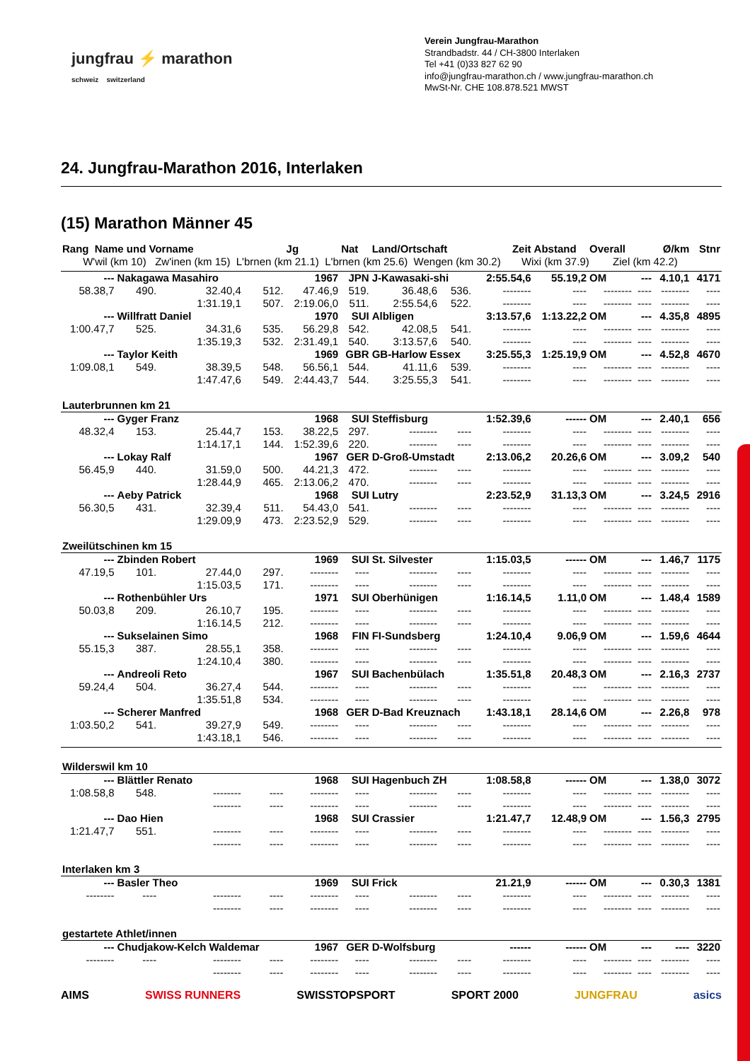jungfrau ⚡ marathon
schweiz switzerland
Verein Jungfrau-Marathon
Strandbadstr. 44 / CH-3800 Interlaken
Tel +41 (0)33 827 62 90
info@jungfrau-marathon.ch / www.jungfrau-marathon.ch
MwSt-Nr. CHE 108.878.521 MWST
24. Jungfrau-Marathon 2016, Interlaken
(15) Marathon Männer 45
| Rang Name und Vorname | | | | Jg | Nat | Land/Ortschaft | | | Zeit | Abstand | Overall | | Ø/km | Stnr |
| --- | --- | --- | --- | --- | --- | --- | --- | --- | --- | --- | --- | --- | --- | --- |
| W'wil (km 10) Zw'inen (km 15) L'brnen (km 21.1) L'brnen (km 25.6) Wengen (km 30.2) Wixi (km 37.9) Ziel (km 42.2) | | | | | | | | | | | | | | |
| --- | Nakagawa Masahiro | | | 1967 | JPN | J-Kawasaki-shi | | | 2:55.54,6 | 55.19,2 | OM | --- | 4.10,1 | 4171 |
| 58.38,7 | 490. | 32.40,4 | 512. | 47.46,9 | 519. | 36.48,6 | 536. | | -------- | ---- | -------- | ---- | -------- | ---- |
| | | 1:31.19,1 | 507. | 2:19.06,0 | 511. | 2:55.54,6 | 522. | | -------- | ---- | -------- | ---- | -------- | ---- |
| --- | Willfratt Daniel | | | 1970 | SUI | Albligen | | | 3:13.57,6 | 1:13.22,2 | OM | --- | 4.35,8 | 4895 |
| 1:00.47,7 | 525. | 34.31,6 | 535. | 56.29,8 | 542. | 42.08,5 | 541. | | -------- | ---- | -------- | ---- | -------- | ---- |
| | | 1:35.19,3 | 532. | 2:31.49,1 | 540. | 3:13.57,6 | 540. | | -------- | ---- | -------- | ---- | -------- | ---- |
| --- | Taylor Keith | | | 1969 | GBR | GB-Harlow Essex | | | 3:25.55,3 | 1:25.19,9 | OM | --- | 4.52,8 | 4670 |
| 1:09.08,1 | 549. | 38.39,5 | 548. | 56.56,1 | 544. | 41.11,6 | 539. | | -------- | ---- | -------- | ---- | -------- | ---- |
| | | 1:47.47,6 | 549. | 2:44.43,7 | 544. | 3:25.55,3 | 541. | | -------- | ---- | -------- | ---- | -------- | ---- |
| Lauterbrunnen km 21 | | | | | | | | | | | | | | |
| --- | Gyger Franz | | | 1968 | SUI | Steffisburg | | | 1:52.39,6 | ------ | OM | --- | 2.40,1 | 656 |
| 48.32,4 | 153. | 25.44,7 | 153. | 38.22,5 | 297. | -------- | ---- | | -------- | ---- | -------- | ---- | -------- | ---- |
| | | 1:14.17,1 | 144. | 1:52.39,6 | 220. | -------- | ---- | | -------- | ---- | -------- | ---- | -------- | ---- |
| --- | Lokay Ralf | | | 1967 | GER | D-Groß-Umstadt | | | 2:13.06,2 | 20.26,6 | OM | --- | 3.09,2 | 540 |
| 56.45,9 | 440. | 31.59,0 | 500. | 44.21,3 | 472. | -------- | ---- | | -------- | ---- | -------- | ---- | -------- | ---- |
| | | 1:28.44,9 | 465. | 2:13.06,2 | 470. | -------- | ---- | | -------- | ---- | -------- | ---- | -------- | ---- |
| --- | Aeby Patrick | | | 1968 | SUI | Lutry | | | 2:23.52,9 | 31.13,3 | OM | --- | 3.24,5 | 2916 |
| 56.30,5 | 431. | 32.39,4 | 511. | 54.43,0 | 541. | -------- | ---- | | -------- | ---- | -------- | ---- | -------- | ---- |
| | | 1:29.09,9 | 473. | 2:23.52,9 | 529. | -------- | ---- | | -------- | ---- | -------- | ---- | -------- | ---- |
| Zweilütschinen km 15 | | | | | | | | | | | | | | |
| --- | Zbinden Robert | | | 1969 | SUI | St. Silvester | | | 1:15.03,5 | ------ | OM | --- | 1.46,7 | 1175 |
| 47.19,5 | 101. | 27.44,0 | 297. | -------- | ---- | -------- | ---- | | -------- | ---- | -------- | ---- | -------- | ---- |
| | | 1:15.03,5 | 171. | -------- | ---- | -------- | ---- | | -------- | ---- | -------- | ---- | -------- | ---- |
| --- | Rothenbühler Urs | | | 1971 | SUI | Oberhünigen | | | 1:16.14,5 | 1.11,0 | OM | --- | 1.48,4 | 1589 |
| 50.03,8 | 209. | 26.10,7 | 195. | -------- | ---- | -------- | ---- | | -------- | ---- | -------- | ---- | -------- | ---- |
| | | 1:16.14,5 | 212. | -------- | ---- | -------- | ---- | | -------- | ---- | -------- | ---- | -------- | ---- |
| --- | Sukselainen Simo | | | 1968 | FIN | FI-Sundsberg | | | 1:24.10,4 | 9.06,9 | OM | --- | 1.59,6 | 4644 |
| 55.15,3 | 387. | 28.55,1 | 358. | -------- | ---- | -------- | ---- | | -------- | ---- | -------- | ---- | -------- | ---- |
| | | 1:24.10,4 | 380. | -------- | ---- | -------- | ---- | | -------- | ---- | -------- | ---- | -------- | ---- |
| --- | Andreoli Reto | | | 1967 | SUI | Bachenbülach | | | 1:35.51,8 | 20.48,3 | OM | --- | 2.16,3 | 2737 |
| 59.24,4 | 504. | 36.27,4 | 544. | -------- | ---- | -------- | ---- | | -------- | ---- | -------- | ---- | -------- | ---- |
| | | 1:35.51,8 | 534. | -------- | ---- | -------- | ---- | | -------- | ---- | -------- | ---- | -------- | ---- |
| --- | Scherer Manfred | | | 1968 | GER | D-Bad Kreuznach | | | 1:43.18,1 | 28.14,6 | OM | --- | 2.26,8 | 978 |
| 1:03.50,2 | 541. | 39.27,9 | 549. | -------- | ---- | -------- | ---- | | -------- | ---- | -------- | ---- | -------- | ---- |
| | | 1:43.18,1 | 546. | -------- | ---- | -------- | ---- | | -------- | ---- | -------- | ---- | -------- | ---- |
| Wilderswil km 10 | | | | | | | | | | | | | | |
| --- | Blättler Renato | | | 1968 | SUI | Hagenbuch ZH | | | 1:08.58,8 | ------ | OM | --- | 1.38,0 | 3072 |
| 1:08.58,8 | 548. | -------- | ---- | -------- | ---- | -------- | ---- | | -------- | ---- | -------- | ---- | -------- | ---- |
| | | -------- | ---- | -------- | ---- | -------- | ---- | | -------- | ---- | -------- | ---- | -------- | ---- |
| --- | Dao Hien | | | 1968 | SUI | Crassier | | | 1:21.47,7 | 12.48,9 | OM | --- | 1.56,3 | 2795 |
| 1:21.47,7 | 551. | -------- | ---- | -------- | ---- | -------- | ---- | | -------- | ---- | -------- | ---- | -------- | ---- |
| | | -------- | ---- | -------- | ---- | -------- | ---- | | -------- | ---- | -------- | ---- | -------- | ---- |
| Interlaken km 3 | | | | | | | | | | | | | | |
| --- | Basler Theo | | | 1969 | SUI | Frick | | | 21.21,9 | ------ | OM | --- | 0.30,3 | 1381 |
| -------- | ---- | -------- | ---- | -------- | ---- | -------- | ---- | | -------- | ---- | -------- | ---- | -------- | ---- |
| | | -------- | ---- | -------- | ---- | -------- | ---- | | -------- | ---- | -------- | ---- | -------- | ---- |
| gestartete Athlet/innen | | | | | | | | | | | | | | |
| --- | Chudjakow-Kelch Waldemar | | | 1967 | GER | D-Wolfsburg | | | ------ | ------ | OM | --- | ---- | 3220 |
| -------- | ---- | -------- | ---- | -------- | ---- | -------- | ---- | | -------- | ---- | -------- | ---- | -------- | ---- |
| | | -------- | ---- | -------- | ---- | -------- | ---- | | -------- | ---- | -------- | ---- | -------- | ---- |
AIMS SWISS RUNNERS SWISSTOPSPORT SPORT 2000 JUNGFRAU asics